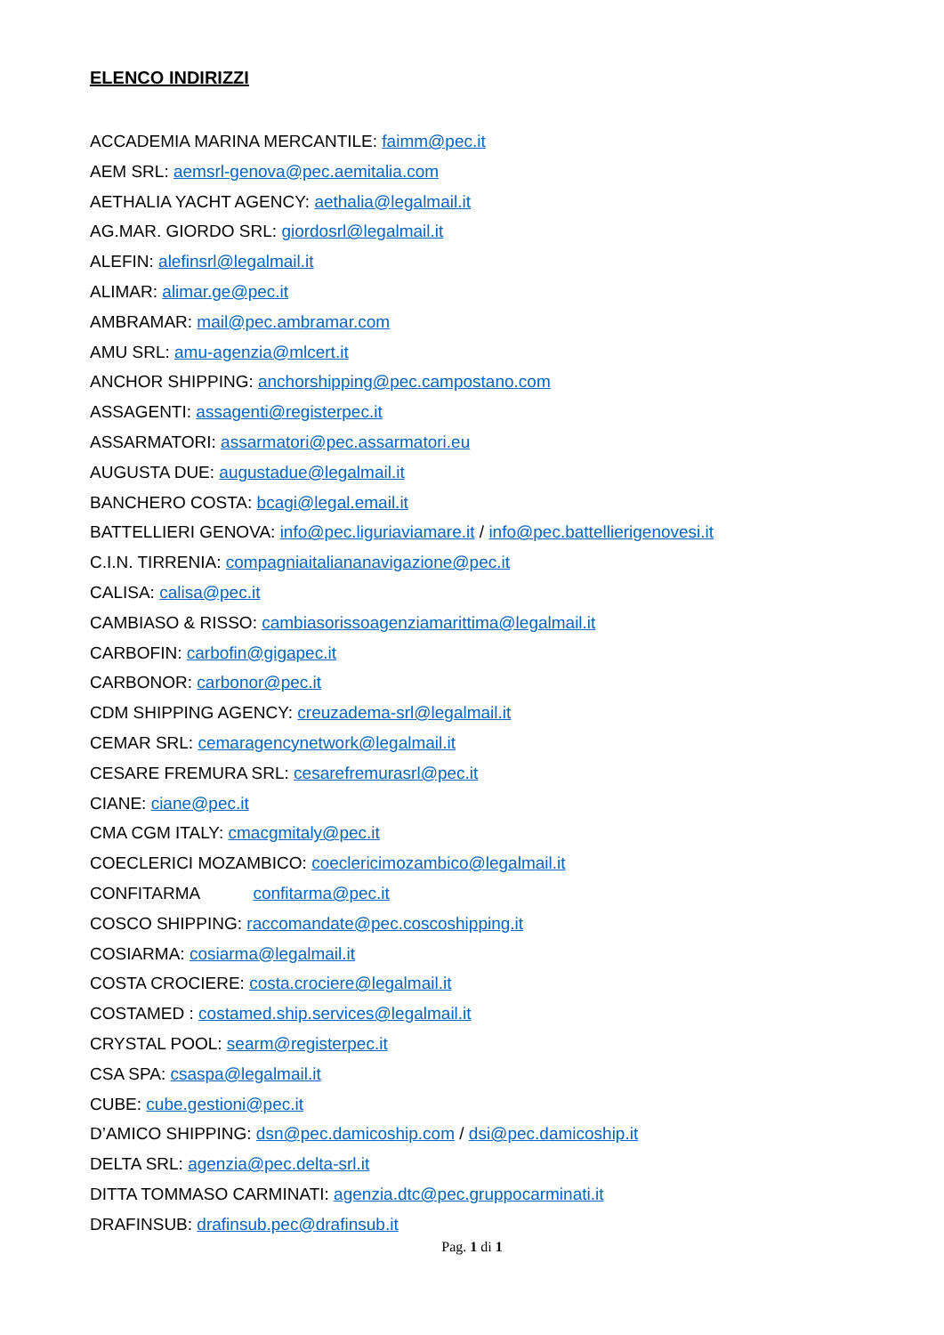ELENCO INDIRIZZI
ACCADEMIA MARINA MERCANTILE: faimm@pec.it
AEM SRL: aemsrl-genova@pec.aemitalia.com
AETHALIA YACHT AGENCY: aethalia@legalmail.it
AG.MAR. GIORDO SRL: giordosrl@legalmail.it
ALEFIN: alefinsrl@legalmail.it
ALIMAR: alimar.ge@pec.it
AMBRAMAR: mail@pec.ambramar.com
AMU SRL: amu-agenzia@mlcert.it
ANCHOR SHIPPING: anchorshipping@pec.campostano.com
ASSAGENTI: assagenti@registerpec.it
ASSARMATORI: assarmatori@pec.assarmatori.eu
AUGUSTA DUE: augustadue@legalmail.it
BANCHERO COSTA: bcagi@legal.email.it
BATTELLIERI GENOVA: info@pec.liguriaviamare.it / info@pec.battellierigenovesi.it
C.I.N. TIRRENIA: compagniaitaliananavigazione@pec.it
CALISA: calisa@pec.it
CAMBIASO & RISSO: cambiasorissoagenziamarittima@legalmail.it
CARBOFIN: carbofin@gigapec.it
CARBONOR: carbonor@pec.it
CDM SHIPPING AGENCY: creuzadema-srl@legalmail.it
CEMAR SRL: cemaragencynetwork@legalmail.it
CESARE FREMURA SRL: cesarefremurasrl@pec.it
CIANE: ciane@pec.it
CMA CGM ITALY: cmacgmitaly@pec.it
COECLERICI MOZAMBICO: coeclericimozambico@legalmail.it
CONFITARMA confitarma@pec.it
COSCO SHIPPING: raccomandate@pec.coscoshipping.it
COSIARMA: cosiarma@legalmail.it
COSTA CROCIERE: costa.crociere@legalmail.it
COSTAMED : costamed.ship.services@legalmail.it
CRYSTAL POOL: searm@registerpec.it
CSA SPA: csaspa@legalmail.it
CUBE: cube.gestioni@pec.it
D’AMICO SHIPPING: dsn@pec.damicoship.com / dsi@pec.damicoship.it
DELTA SRL: agenzia@pec.delta-srl.it
DITTA TOMMASO CARMINATI: agenzia.dtc@pec.gruppocarminati.it
DRAFINSUB: drafinsub.pec@drafinsub.it
Pag. 1 di 1